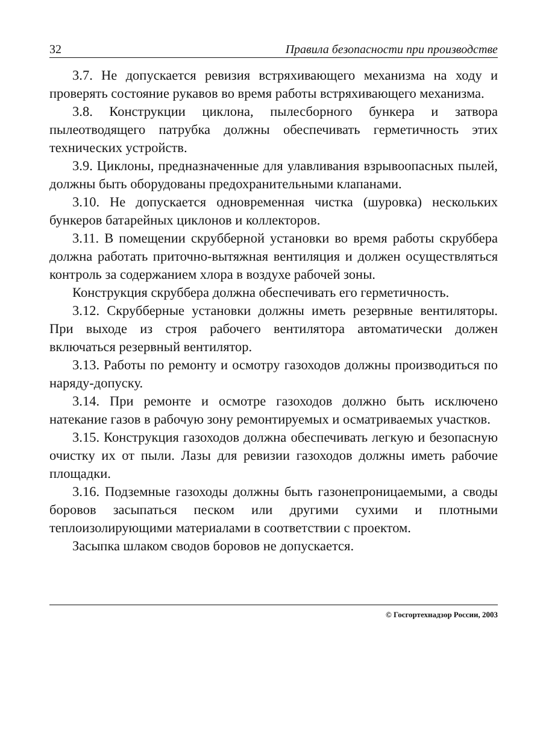32 Правила безопасности при производстве
3.7. Не допускается ревизия встряхивающего механизма на ходу и проверять состояние рукавов во время работы встряхивающего механизма.
3.8. Конструкции циклона, пылесборного бункера и затвора пылеотводящего патрубка должны обеспечивать герметичность этих технических устройств.
3.9. Циклоны, предназначенные для улавливания взрывоопасных пылей, должны быть оборудованы предохранительными клапанами.
3.10. Не допускается одновременная чистка (шуровка) нескольких бункеров батарейных циклонов и коллекторов.
3.11. В помещении скрубберной установки во время работы скруббера должна работать приточно-вытяжная вентиляция и должен осуществляться контроль за содержанием хлора в воздухе рабочей зоны.
Конструкция скруббера должна обеспечивать его герметичность.
3.12. Скрубберные установки должны иметь резервные вентиляторы. При выходе из строя рабочего вентилятора автоматически должен включаться резервный вентилятор.
3.13. Работы по ремонту и осмотру газоходов должны производиться по наряду-допуску.
3.14. При ремонте и осмотре газоходов должно быть исключено натекание газов в рабочую зону ремонтируемых и осматриваемых участков.
3.15. Конструкция газоходов должна обеспечивать легкую и безопасную очистку их от пыли. Лазы для ревизии газоходов должны иметь рабочие площадки.
3.16. Подземные газоходы должны быть газонепроницаемыми, а своды боровов засыпаться песком или другими сухими и плотными теплоизолирующими материалами в соответствии с проектом.
Засыпка шлаком сводов боровов не допускается.
© Госгортехнадзор России, 2003